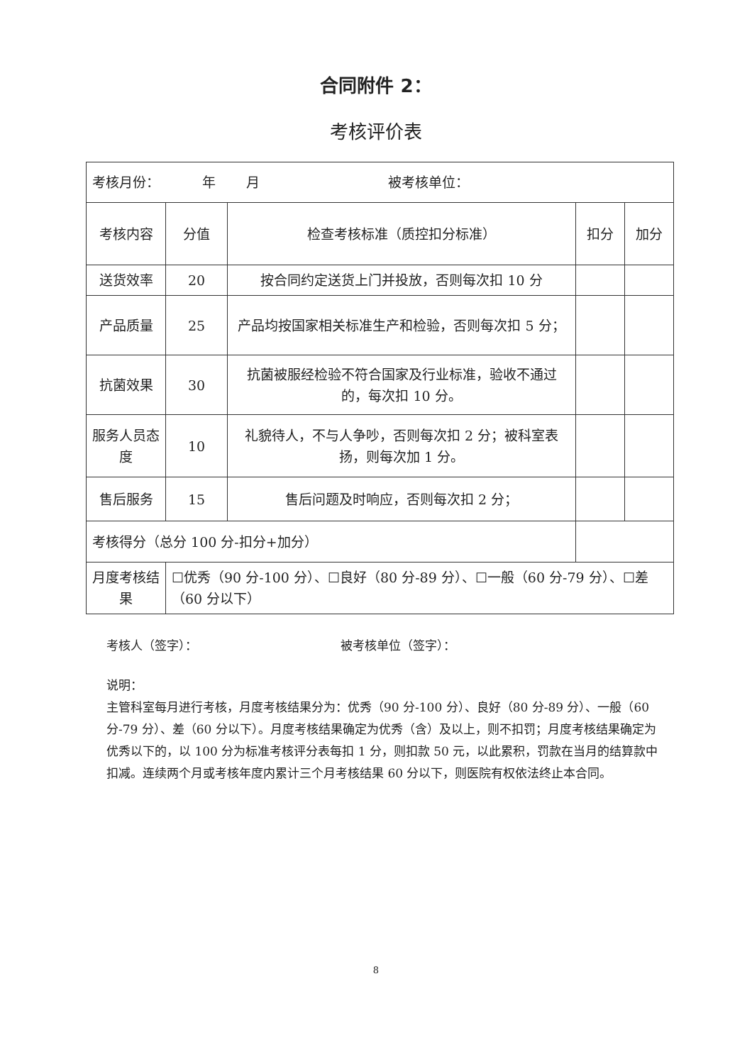合同附件 2：
考核评价表
| 考核月份： 年 月 被考核单位： | | | | |
| 考核内容 | 分值 | 检查考核标准（质控扣分标准） | 扣分 | 加分 |
| 送货效率 | 20 | 按合同约定送货上门并投放，否则每次扣 10 分 | | |
| 产品质量 | 25 | 产品均按国家相关标准生产和检验，否则每次扣 5 分； | | |
| 抗菌效果 | 30 | 抗菌被服经检验不符合国家及行业标准，验收不通过的，每次扣 10 分。 | | |
| 服务人员态度 | 10 | 礼貌待人，不与人争吵，否则每次扣 2 分；被科室表扬，则每次加 1 分。 | | |
| 售后服务 | 15 | 售后问题及时响应，否则每次扣 2 分； | | |
| 考核得分（总分 100 分-扣分+加分） | | | | |
| 月度考核结果 | ☐优秀（90 分-100 分）、☐良好（80 分-89 分）、☐一般（60 分-79 分）、☐差（60 分以下） | | | |
考核人（签字）： 被考核单位（签字）：
说明：
主管科室每月进行考核，月度考核结果分为：优秀（90 分-100 分）、良好（80 分-89 分）、一般（60 分-79 分）、差（60 分以下）。月度考核结果确定为优秀（含）及以上，则不扣罚；月度考核结果确定为优秀以下的，以 100 分为标准考核评分表每扣 1 分，则扣款 50 元，以此累积，罚款在当月的结算款中扣减。连续两个月或考核年度内累计三个月考核结果 60 分以下，则医院有权依法终止本合同。
8